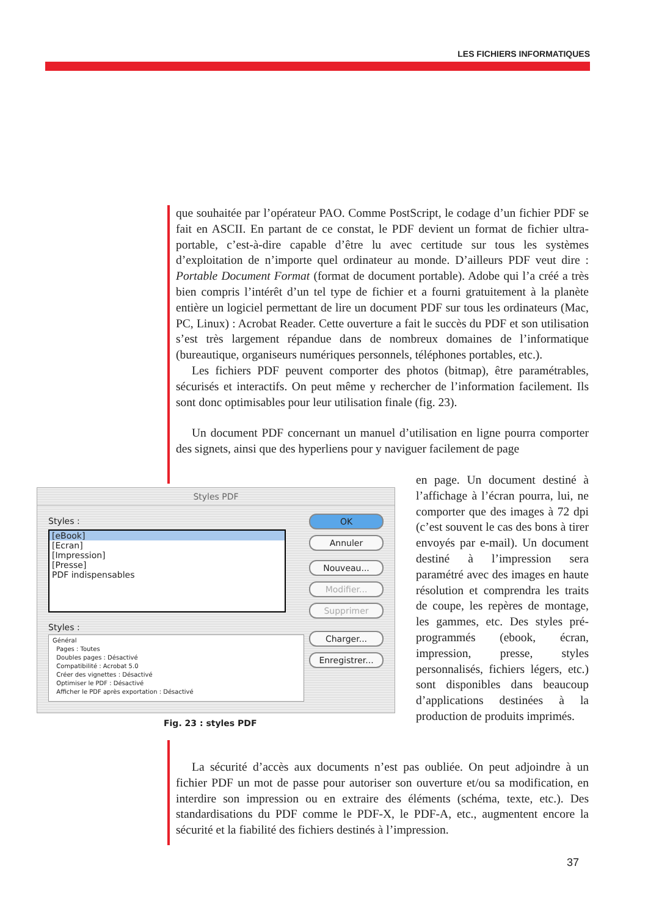LES FICHIERS INFORMATIQUES
que souhaitée par l’opérateur PAO. Comme PostScript, le codage d’un fichier PDF se fait en ASCII. En partant de ce constat, le PDF devient un format de fichier ultra-portable, c’est-à-dire capable d’être lu avec certitude sur tous les systèmes d’exploitation de n’importe quel ordinateur au monde. D’ailleurs PDF veut dire : Portable Document Format (format de document portable). Adobe qui l’a créé a très bien compris l’intérêt d’un tel type de fichier et a fourni gratuitement à la planète entière un logiciel permettant de lire un document PDF sur tous les ordinateurs (Mac, PC, Linux) : Acrobat Reader. Cette ouverture a fait le succès du PDF et son utilisation s’est très largement répandue dans de nombreux domaines de l’informatique (bureautique, organiseurs numériques personnels, téléphones portables, etc.).
Les fichiers PDF peuvent comporter des photos (bitmap), être paramétrables, sécurisés et interactifs. On peut même y rechercher de l’information facilement. Ils sont donc optimisables pour leur utilisation finale (fig. 23).
Un document PDF concernant un manuel d’utilisation en ligne pourra comporter des signets, ainsi que des hyperliens pour y naviguer facilement de page
en page. Un document destiné à l’affichage à l’écran pourra, lui, ne comporter que des images à 72 dpi (c’est souvent le cas des bons à tirer envoyés par e-mail). Un document destiné à l’impression sera paramétré avec des images en haute résolution et comprendra les traits de coupe, les repères de montage, les gammes, etc. Des styles pré-programmés (ebook, écran, impression, presse, styles personnalisés, fichiers légers, etc.) sont disponibles dans beaucoup d’applications destinées à la production de produits imprimés.
Styles PDF
Styles :
[eBook]
[Ecran]
[Impression]
[Presse]
PDF indispensables
Styles :
Général
Pages : Toutes
Doubles pages : Désactivé
Compatibilité : Acrobat 5.0
Créer des vignettes : Désactivé
Optimiser le PDF : Désactivé
Afficher le PDF après exportation : Désactivé
OK
Annuler
Nouveau...
Modifier...
Supprimer
Charger...
Enregistrer...
Fig. 23 : styles PDF
La sécurité d’accès aux documents n’est pas oubliée. On peut adjoindre à un fichier PDF un mot de passe pour autoriser son ouverture et/ou sa modification, en interdire son impression ou en extraire des éléments (schéma, texte, etc.). Des standardisations du PDF comme le PDF-X, le PDF-A, etc., augmentent encore la sécurité et la fiabilité des fichiers destinés à l’impression.
37